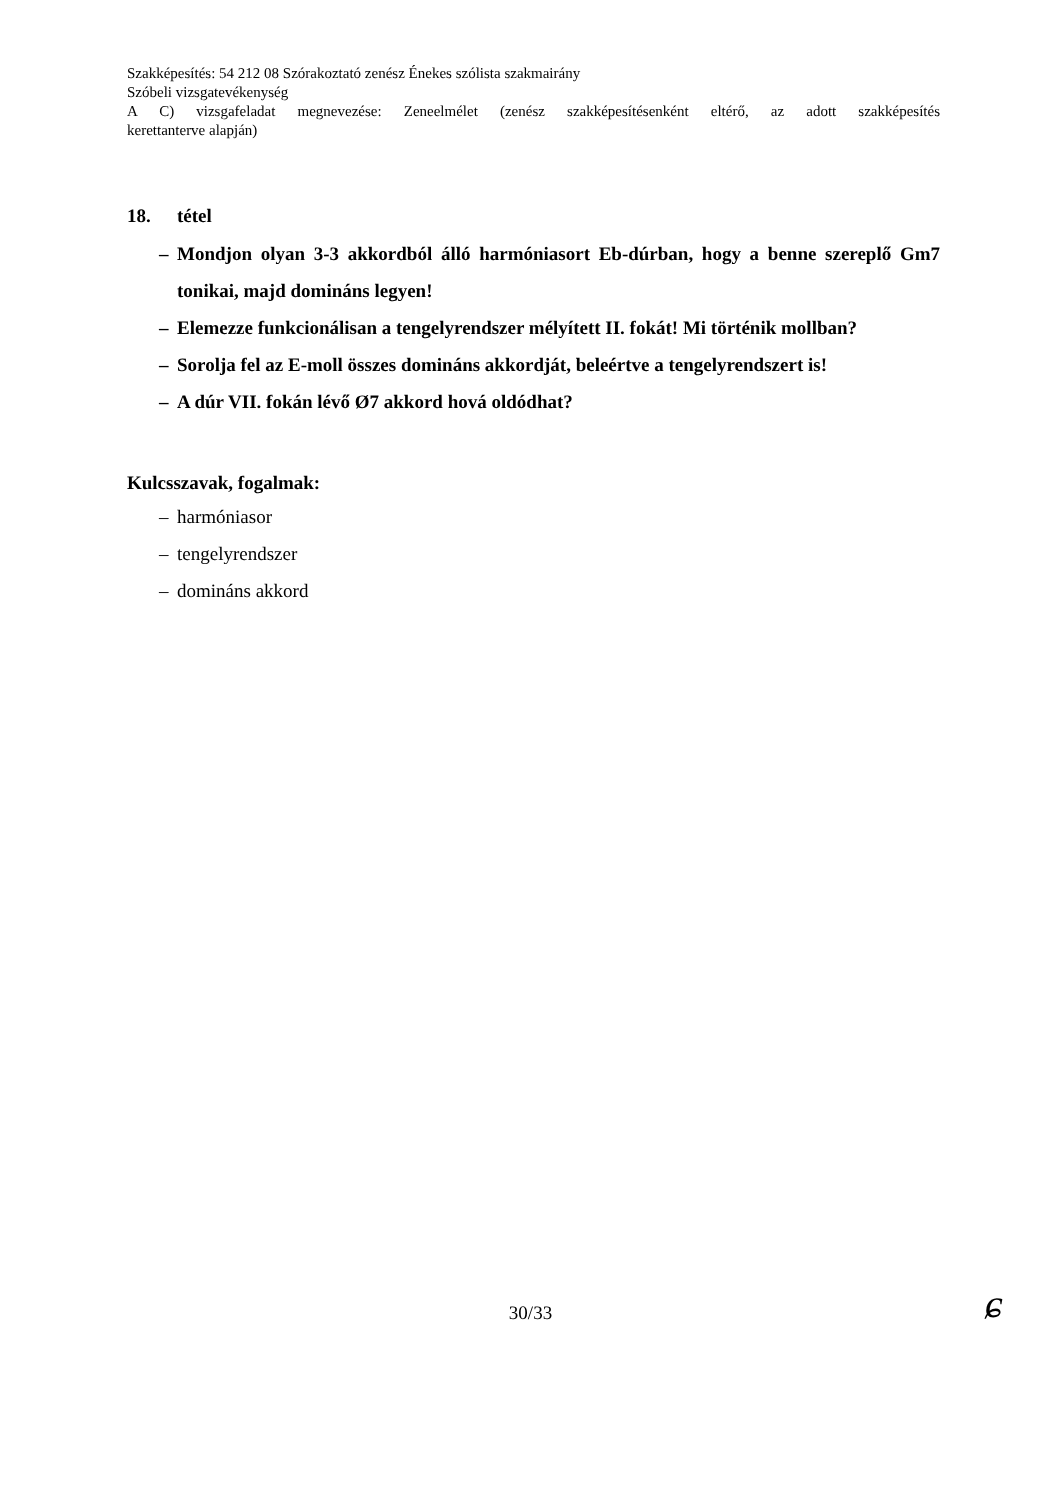Szakképesítés: 54 212 08 Szórakoztató zenész Énekes szólista szakmairány
Szóbeli vizsgatevékenység
A C) vizsgafeladat megnevezése: Zeneelmélet (zenész szakképesítésenként eltérő, az adott szakképesítés
kerettanterve alapján)
18. tétel
– Mondjon olyan 3-3 akkordból álló harmóniasort Eb-dúrban, hogy a benne szereplő Gm7 tonikai, majd domináns legyen!
– Elemezze funkcionálisan a tengelyrendszer mélyített II. fokát! Mi történik mollban?
– Sorolja fel az E-moll összes domináns akkordját, beleértve a tengelyrendszert is!
– A dúr VII. fokán lévő Ø7 akkord hová oldódhat?
Kulcsszavak, fogalmak:
– harmóniasor
– tengelyrendszer
– domináns akkord
30/33 ɕ